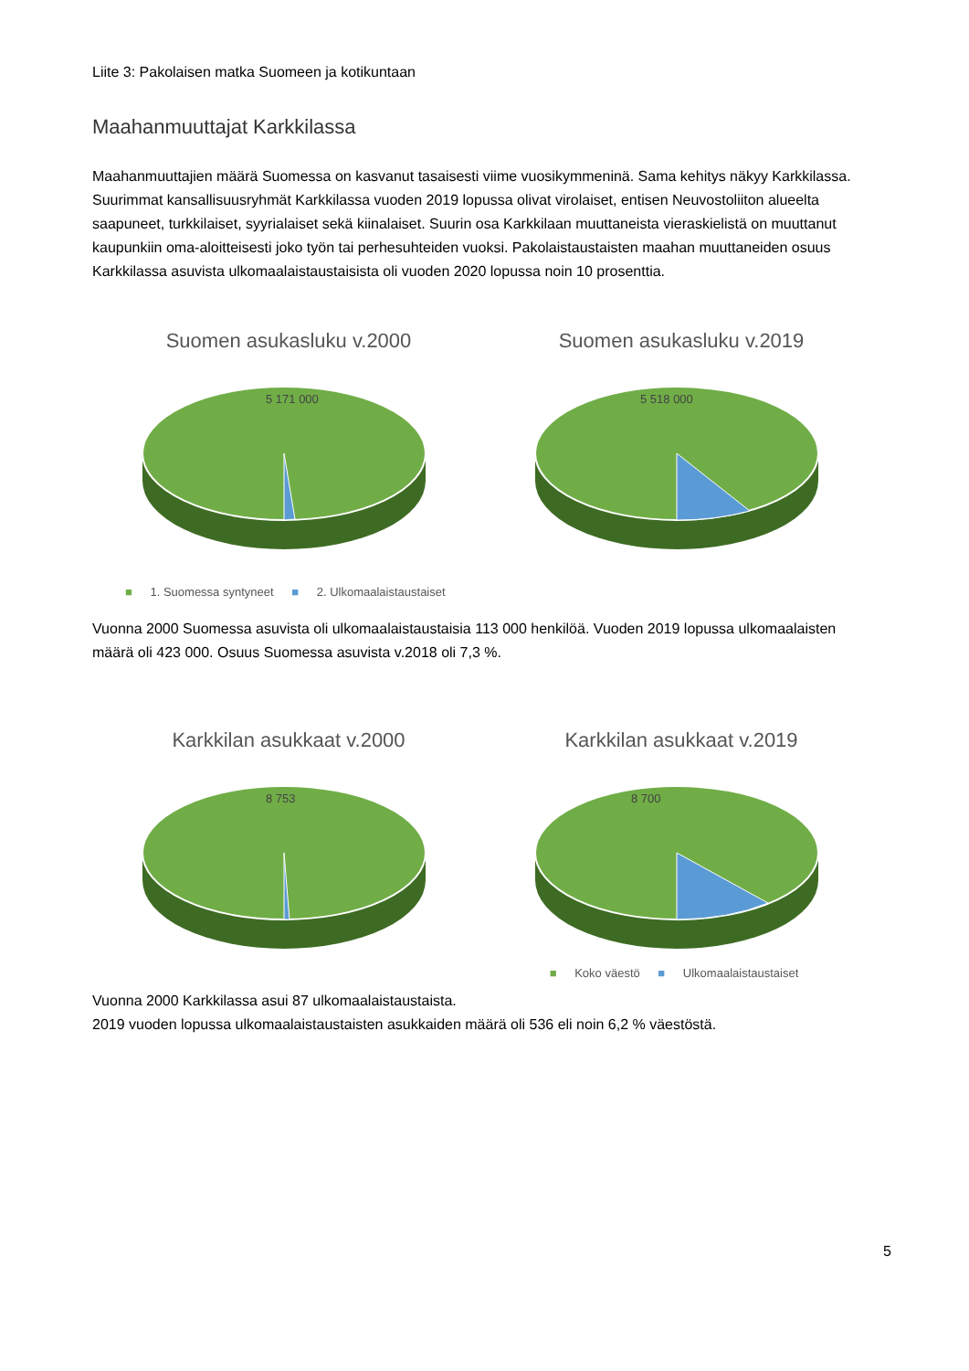Liite 3: Pakolaisen matka Suomeen ja kotikuntaan
Maahanmuuttajat Karkkilassa
Maahanmuuttajien määrä Suomessa on kasvanut tasaisesti viime vuosikymmeninä. Sama kehitys näkyy Karkkilassa. Suurimmat kansallisuusryhmät Karkkilassa vuoden 2019 lopussa olivat virolaiset, entisen Neuvostoliiton alueelta saapuneet, turkkilaiset, syyrialaiset sekä kiinalaiset. Suurin osa Karkkilaan muuttaneista vieraskielistä on muuttanut kaupunkiin oma-aloitteisesti joko työn tai perhesuhteiden vuoksi. Pakolaistaustaisten maahan muuttaneiden osuus Karkkilassa asuvista ulkomaalaistaustaisista oli vuoden 2020 lopussa noin 10 prosenttia.
Suomen asukasluku v.2000
5 171 000
Suomen asukasluku v.2019
5 518 000
■ 1. Suomessa syntyneet ■ 2. Ulkomaalaistaustaiset
Vuonna 2000 Suomessa asuvista oli ulkomaalaistaustaisia 113 000 henkilöä. Vuoden 2019 lopussa ulkomaalaisten määrä oli 423 000. Osuus Suomessa asuvista v.2018 oli 7,3 %.
Karkkilan asukkaat v.2000
8 753
Karkkilan asukkaat v.2019
8 700
■ Koko väestö ■ Ulkomaalaistaustaiset
Vuonna 2000 Karkkilassa asui 87 ulkomaalaistaustaista.
2019 vuoden lopussa ulkomaalaistaustaisten asukkaiden määrä oli 536 eli noin 6,2 % väestöstä.
5